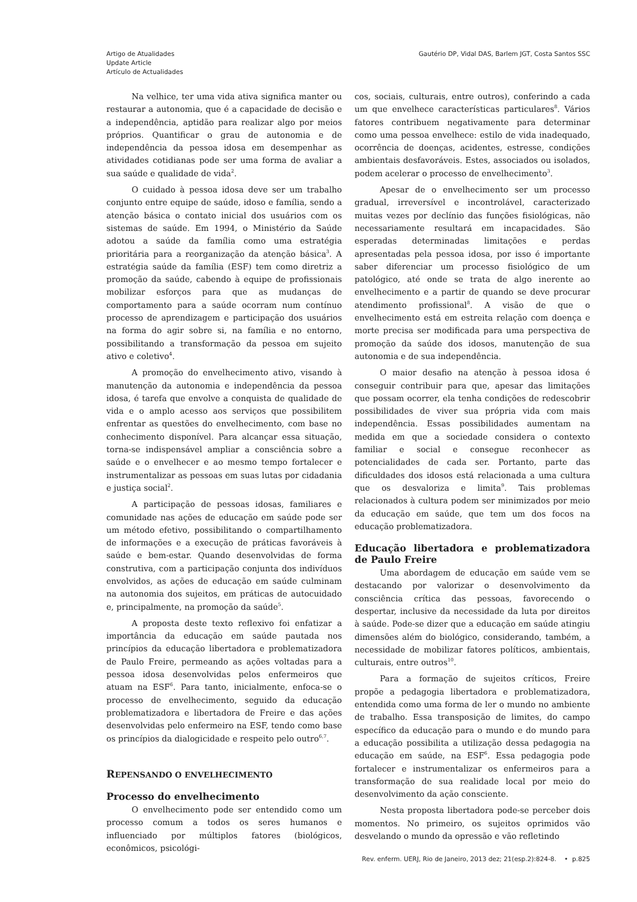Artigo de Atualidades
Update Article
Artículo de Actualidades
Gautério DP, Vidal DAS, Barlem JGT, Costa Santos SSC
Na velhice, ter uma vida ativa significa manter ou restaurar a autonomia, que é a capacidade de decisão e a independência, aptidão para realizar algo por meios próprios. Quantificar o grau de autonomia e de independência da pessoa idosa em desempenhar as atividades cotidianas pode ser uma forma de avaliar a sua saúde e qualidade de vida<sup>2</sup>.
O cuidado à pessoa idosa deve ser um trabalho conjunto entre equipe de saúde, idoso e família, sendo a atenção básica o contato inicial dos usuários com os sistemas de saúde. Em 1994, o Ministério da Saúde adotou a saúde da família como uma estratégia prioritária para a reorganização da atenção básica<sup>3</sup>. A estratégia saúde da família (ESF) tem como diretriz a promoção da saúde, cabendo à equipe de profissionais mobilizar esforços para que as mudanças de comportamento para a saúde ocorram num contínuo processo de aprendizagem e participação dos usuários na forma do agir sobre si, na família e no entorno, possibilitando a transformação da pessoa em sujeito ativo e coletivo<sup>4</sup>.
A promoção do envelhecimento ativo, visando à manutenção da autonomia e independência da pessoa idosa, é tarefa que envolve a conquista de qualidade de vida e o amplo acesso aos serviços que possibilitem enfrentar as questões do envelhecimento, com base no conhecimento disponível. Para alcançar essa situação, torna-se indispensável ampliar a consciência sobre a saúde e o envelhecer e ao mesmo tempo fortalecer e instrumentalizar as pessoas em suas lutas por cidadania e justiça social<sup>2</sup>.
A participação de pessoas idosas, familiares e comunidade nas ações de educação em saúde pode ser um método efetivo, possibilitando o compartilhamento de informações e a execução de práticas favoráveis à saúde e bem-estar. Quando desenvolvidas de forma construtiva, com a participação conjunta dos indivíduos envolvidos, as ações de educação em saúde culminam na autonomia dos sujeitos, em práticas de autocuidado e, principalmente, na promoção da saúde<sup>5</sup>.
A proposta deste texto reflexivo foi enfatizar a importância da educação em saúde pautada nos princípios da educação libertadora e problematizadora de Paulo Freire, permeando as ações voltadas para a pessoa idosa desenvolvidas pelos enfermeiros que atuam na ESF<sup>6</sup>. Para tanto, inicialmente, enfoca-se o processo de envelhecimento, seguido da educação problematizadora e libertadora de Freire e das ações desenvolvidas pelo enfermeiro na ESF, tendo como base os princípios da dialogicidade e respeito pelo outro<sup>6,7</sup>.
REPENSANDO O ENVELHECIMENTO
Processo do envelhecimento
O envelhecimento pode ser entendido como um processo comum a todos os seres humanos e influenciado por múltiplos fatores (biológicos, econômicos, psicológi-
cos, sociais, culturais, entre outros), conferindo a cada um que envelhece características particulares<sup>8</sup>. Vários fatores contribuem negativamente para determinar como uma pessoa envelhece: estilo de vida inadequado, ocorrência de doenças, acidentes, estresse, condições ambientais desfavoráveis. Estes, associados ou isolados, podem acelerar o processo de envelhecimento<sup>3</sup>.
Apesar de o envelhecimento ser um processo gradual, irreversível e incontrolável, caracterizado muitas vezes por declínio das funções fisiológicas, não necessariamente resultará em incapacidades. São esperadas determinadas limitações e perdas apresentadas pela pessoa idosa, por isso é importante saber diferenciar um processo fisiológico de um patológico, até onde se trata de algo inerente ao envelhecimento e a partir de quando se deve procurar atendimento profissional<sup>8</sup>. A visão de que o envelhecimento está em estreita relação com doença e morte precisa ser modificada para uma perspectiva de promoção da saúde dos idosos, manutenção de sua autonomia e de sua independência.
O maior desafio na atenção à pessoa idosa é conseguir contribuir para que, apesar das limitações que possam ocorrer, ela tenha condições de redescobrir possibilidades de viver sua própria vida com mais independência. Essas possibilidades aumentam na medida em que a sociedade considera o contexto familiar e social e consegue reconhecer as potencialidades de cada ser. Portanto, parte das dificuldades dos idosos está relacionada a uma cultura que os desvaloriza e limita<sup>9</sup>. Tais problemas relacionados à cultura podem ser minimizados por meio da educação em saúde, que tem um dos focos na educação problematizadora.
Educação libertadora e problematizadora de Paulo Freire
Uma abordagem de educação em saúde vem se destacando por valorizar o desenvolvimento da consciência crítica das pessoas, favorecendo o despertar, inclusive da necessidade da luta por direitos à saúde. Pode-se dizer que a educação em saúde atingiu dimensões além do biológico, considerando, também, a necessidade de mobilizar fatores políticos, ambientais, culturais, entre outros<sup>10</sup>.
Para a formação de sujeitos críticos, Freire propõe a pedagogia libertadora e problematizadora, entendida como uma forma de ler o mundo no ambiente de trabalho. Essa transposição de limites, do campo específico da educação para o mundo e do mundo para a educação possibilita a utilização dessa pedagogia na educação em saúde, na ESF<sup>6</sup>. Essa pedagogia pode fortalecer e instrumentalizar os enfermeiros para a transformação de sua realidade local por meio do desenvolvimento da ação consciente.
Nesta proposta libertadora pode-se perceber dois momentos. No primeiro, os sujeitos oprimidos vão desvelando o mundo da opressão e vão refletindo
Rev. enferm. UERJ, Rio de Janeiro, 2013 dez; 21(esp.2):824-8. • p.825